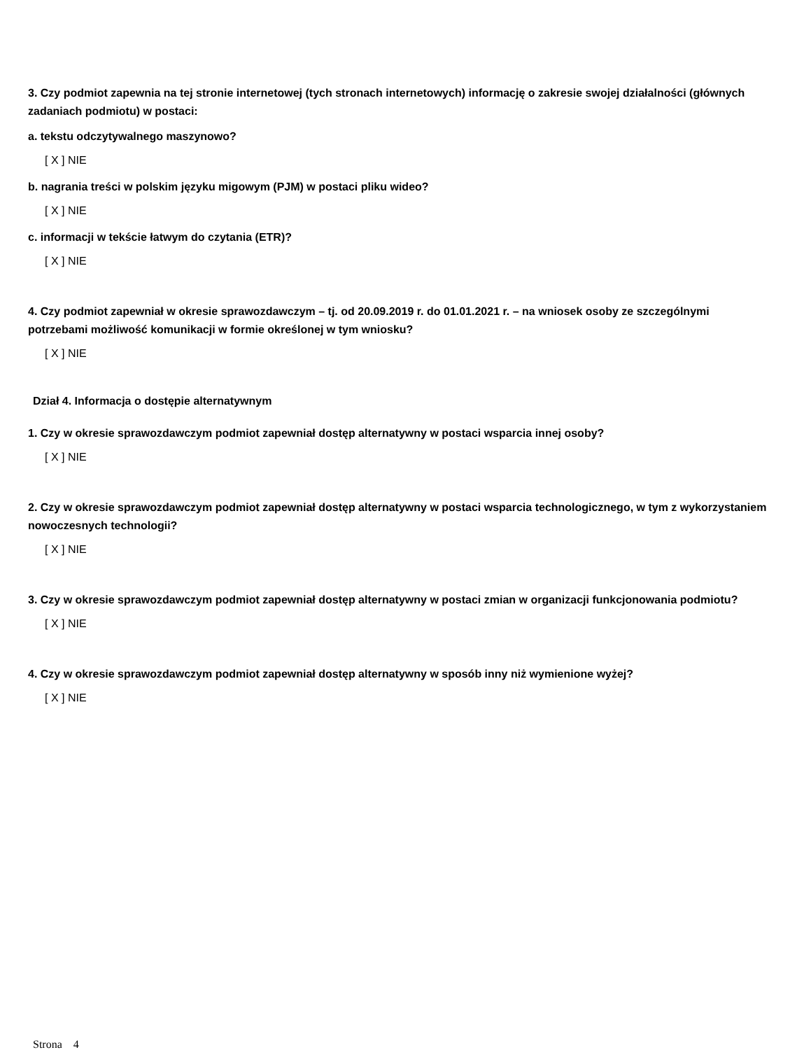3. Czy podmiot zapewnia na tej stronie internetowej (tych stronach internetowych) informację o zakresie swojej działalności (głównych zadaniach podmiotu) w postaci:
a. tekstu odczytywalnego maszynowo?
[ X ] NIE
b. nagrania treści w polskim języku migowym (PJM) w postaci pliku wideo?
[ X ] NIE
c. informacji w tekście łatwym do czytania (ETR)?
[ X ] NIE
4. Czy podmiot zapewniał w okresie sprawozdawczym – tj. od 20.09.2019 r. do 01.01.2021 r. – na wniosek osoby ze szczególnymi potrzebami możliwość komunikacji w formie określonej w tym wniosku?
[ X ] NIE
Dział 4. Informacja o dostępie alternatywnym
1. Czy w okresie sprawozdawczym podmiot zapewniał dostęp alternatywny w postaci wsparcia innej osoby?
[ X ] NIE
2. Czy w okresie sprawozdawczym podmiot zapewniał dostęp alternatywny w postaci wsparcia technologicznego, w tym z wykorzystaniem nowoczesnych technologii?
[ X ] NIE
3. Czy w okresie sprawozdawczym podmiot zapewniał dostęp alternatywny w postaci zmian w organizacji funkcjonowania podmiotu?
[ X ] NIE
4. Czy w okresie sprawozdawczym podmiot zapewniał dostęp alternatywny w sposób inny niż wymienione wyżej?
[ X ] NIE
Strona 4